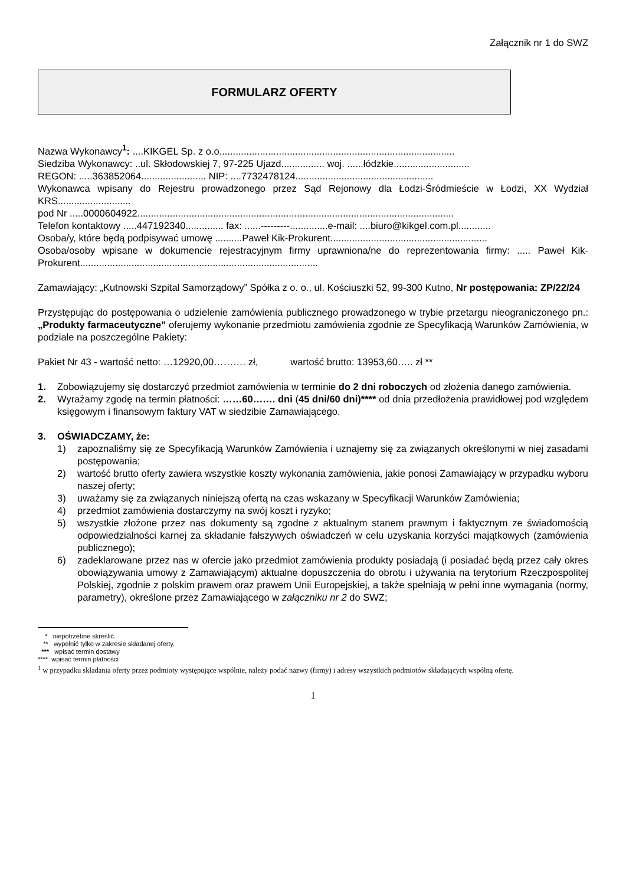Załącznik nr 1 do SWZ
FORMULARZ OFERTY
Nazwa Wykonawcy<sup>1</sup>: ....KIKGEL Sp. z o.o.......................................................................................
Siedziba Wykonawcy: ..ul. Skłodowskiej 7, 97-225 Ujazd................ woj. ......łódzkie............................
REGON: .....363852064........................ NIP: ....7732478124...................................................
Wykonawca wpisany do Rejestru prowadzonego przez Sąd Rejonowy dla Łodzi-Śródmieście w Łodzi, XX Wydział KRS...........................
pod Nr .....0000604922.....................................................................................................................
Telefon kontaktowy .....447192340.............. fax: ......---------..............e-mail: ....biuro@kikgel.com.pl............
Osoba/y, które będą podpisywać umowę ..........Paweł Kik-Prokurent..........................................................
Osoba/osoby wpisane w dokumencie rejestracyjnym firmy uprawniona/ne do reprezentowania firmy: ..... Paweł Kik-Prokurent........................................................................................
Zamawiający: „Kutnowski Szpital Samorządowy” Spółka z o. o., ul. Kościuszki 52, 99-300 Kutno, Nr postępowania: ZP/22/24
Przystępując do postępowania o udzielenie zamówienia publicznego prowadzonego w trybie przetargu nieograniczonego pn.: „Produkty farmaceutyczne” oferujemy wykonanie przedmiotu zamówienia zgodnie ze Specyfikacją Warunków Zamówienia, w podziale na poszczególne Pakiety:
Pakiet Nr 43 - wartość netto: …12920,00………. zł, wartość brutto: 13953,60….. zł **
1. Zobowiązujemy się dostarczyć przedmiot zamówienia w terminie do 2 dni roboczych od złożenia danego zamówienia.
2. Wyrażamy zgodę na termin płatności: ……60……. dni (45 dni/60 dni)**** od dnia przedłożenia prawidłowej pod względem księgowym i finansowym faktury VAT w siedzibie Zamawiającego.
3. OŚWIADCZAMY, że:
1) zapoznaliśmy się ze Specyfikacją Warunków Zamówienia i uznajemy się za związanych określonymi w niej zasadami postępowania;
2) wartość brutto oferty zawiera wszystkie koszty wykonania zamówienia, jakie ponosi Zamawiający w przypadku wyboru naszej oferty;
3) uważamy się za związanych niniejszą ofertą na czas wskazany w Specyfikacji Warunków Zamówienia;
4) przedmiot zamówienia dostarczymy na swój koszt i ryzyko;
5) wszystkie złożone przez nas dokumenty są zgodne z aktualnym stanem prawnym i faktycznym ze świadomością odpowiedzialności karnej za składanie fałszywych oświadczeń w celu uzyskania korzyści majątkowych (zamówienia publicznego);
6) zadeklarowane przez nas w ofercie jako przedmiot zamówienia produkty posiadają (i posiadać będą przez cały okres obowiązywania umowy z Zamawiającym) aktualne dopuszczenia do obrotu i używania na terytorium Rzeczpospolitej Polskiej, zgodnie z polskim prawem oraz prawem Unii Europejskiej, a także spełniają w pełni inne wymagania (normy, parametry), określone przez Zamawiającego w załączniku nr 2 do SWZ;
* niepotrzebne skreślić.
** wypełnić tylko w zakresie składanej oferty.
*** wpisać termin dostawy
**** wpisać termin płatności
<sup>1</sup> w przypadku składania oferty przez podmioty występujące wspólnie, należy podać nazwy (firmy) i adresy wszystkich podmiotów składających wspólną ofertę.
1